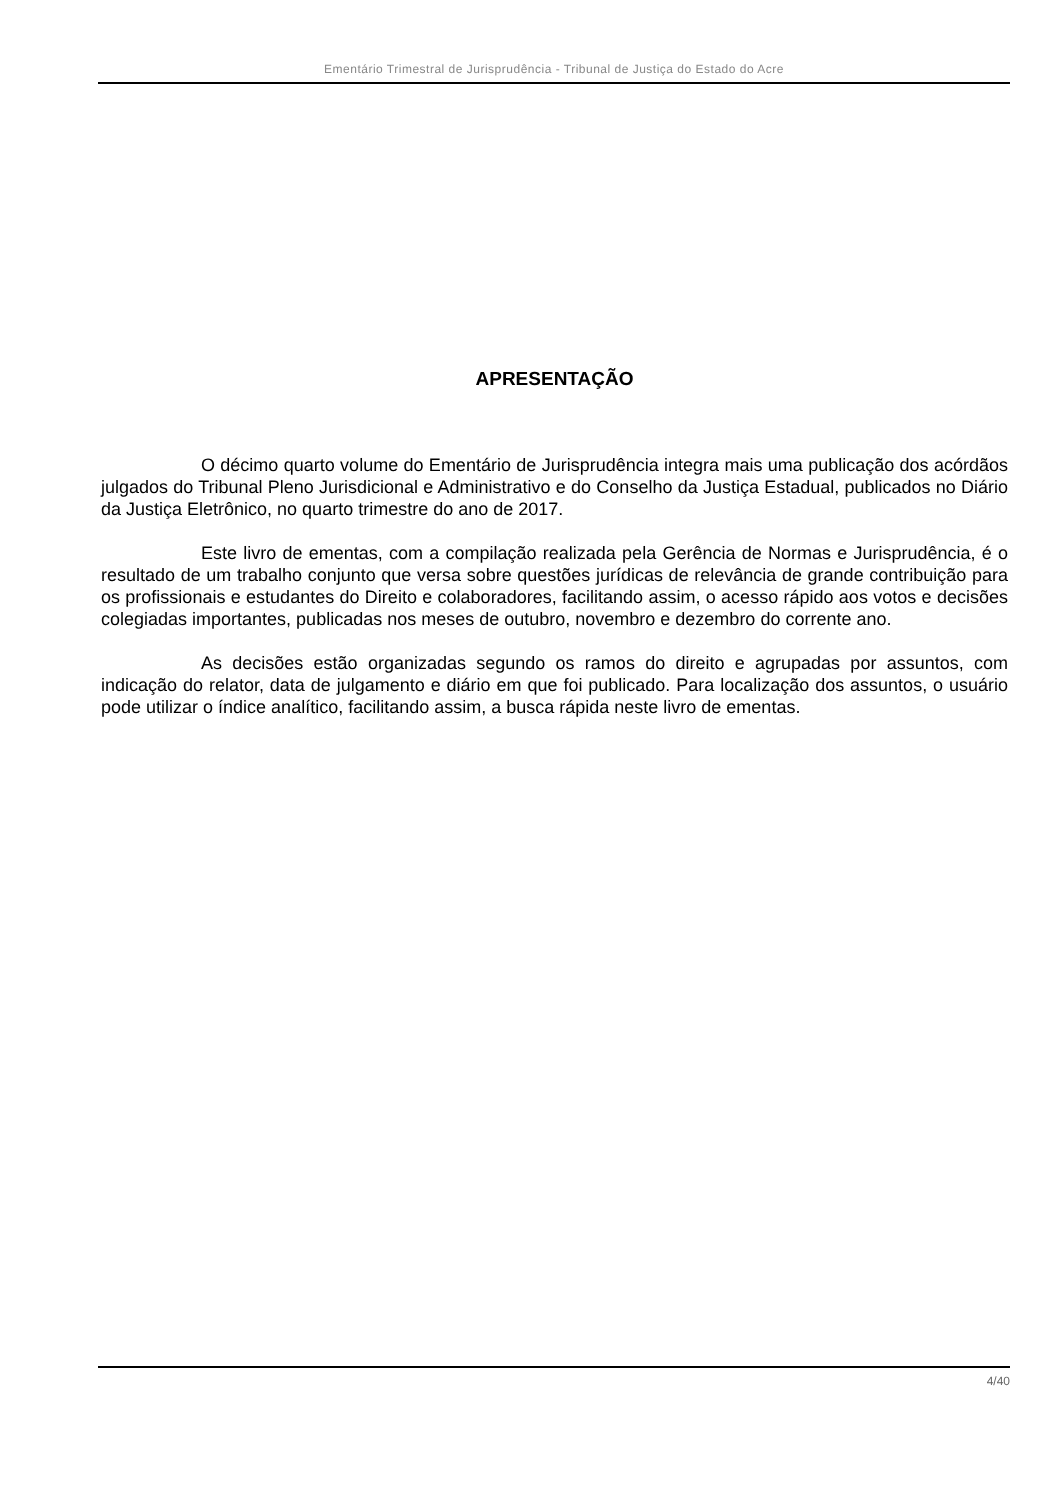Ementário Trimestral de Jurisprudência - Tribunal de Justiça do Estado do Acre
APRESENTAÇÃO
O décimo quarto volume do Ementário de Jurisprudência integra mais uma publicação dos acórdãos julgados do Tribunal Pleno Jurisdicional e Administrativo e do Conselho da Justiça Estadual, publicados no Diário da Justiça Eletrônico, no quarto trimestre do ano de 2017.
Este livro de ementas, com a compilação realizada pela Gerência de Normas e Jurisprudência, é o resultado de um trabalho conjunto que versa sobre questões jurídicas de relevância de grande contribuição para os profissionais e estudantes do Direito e colaboradores, facilitando assim, o acesso rápido aos votos e decisões colegiadas importantes, publicadas nos meses de outubro, novembro e dezembro do corrente ano.
As decisões estão organizadas segundo os ramos do direito e agrupadas por assuntos, com indicação do relator, data de julgamento e diário em que foi publicado. Para localização dos assuntos, o usuário pode utilizar o índice analítico, facilitando assim, a busca rápida neste livro de ementas.
4/40